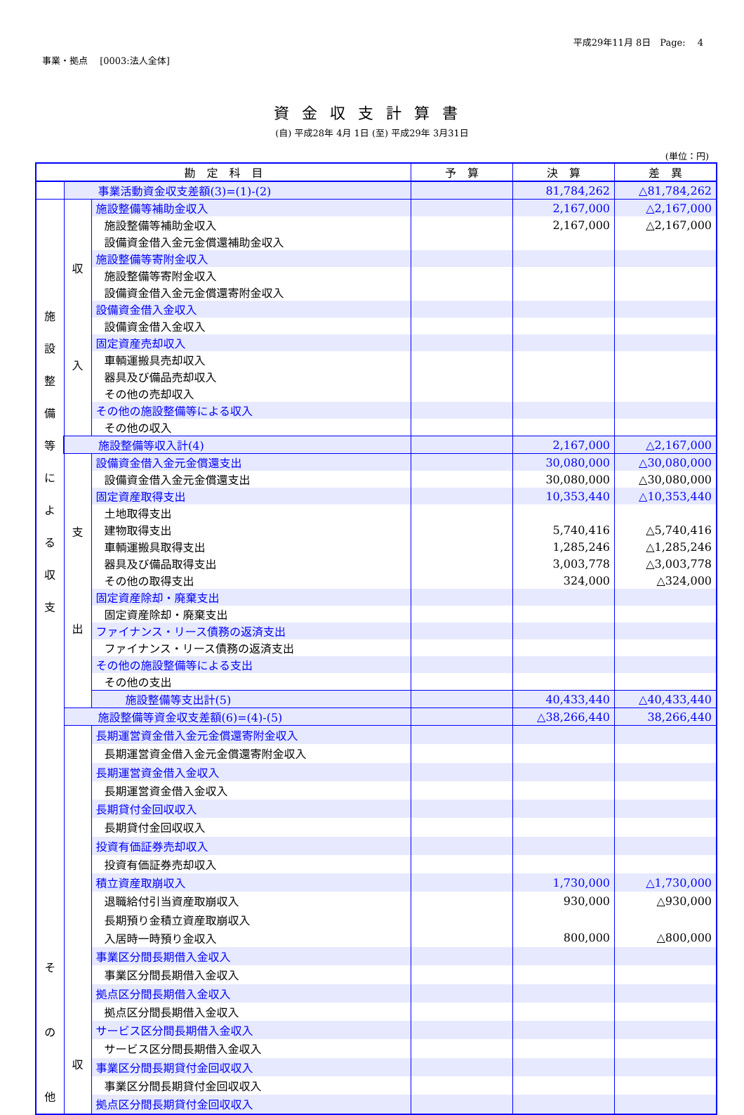事業・拠点　 [0003:法人全体]
平成29年11月 8日　Page:　 4
資金収支計算書
(自) 平成28年 4月 1日 (至) 平成29年 3月31日
(単位：円)
| 勘 定 科 目 | | | 予 算 | 決 算 | 差 異 |
| --- | --- | --- | --- | --- | --- |
| | 事業活動資金収支差額(3)=(1)-(2) | | | 81,784,262 | △81,784,262 |
| 施 設 整 備 等 に よ る 収 支 | 収 入 | 施設整備等補助金収入 | | 2,167,000 | △2,167,000 |
| | | 施設整備等補助金収入 | | 2,167,000 | △2,167,000 |
| | | 設備資金借入金元金償還補助金収入 | | | |
| | | 施設整備等寄附金収入 | | | |
| | | 施設整備等寄附金収入 | | | |
| | | 設備資金借入金元金償還寄附金収入 | | | |
| | | 設備資金借入金収入 | | | |
| | | 設備資金借入金収入 | | | |
| | | 固定資産売却収入 | | | |
| | | 車輌運搬具売却収入 | | | |
| | | 器具及び備品売却収入 | | | |
| | | その他の売却収入 | | | |
| | | その他の施設整備等による収入 | | | |
| | | その他の収入 | | | |
| | 施設整備等収入計(4) | | | 2,167,000 | △2,167,000 |
| | 支 出 | 設備資金借入金元金償還支出 | | 30,080,000 | △30,080,000 |
| | | 設備資金借入金元金償還支出 | | 30,080,000 | △30,080,000 |
| | | 固定資産取得支出 | | 10,353,440 | △10,353,440 |
| | | 土地取得支出 | | | |
| | | 建物取得支出 | | 5,740,416 | △5,740,416 |
| | | 車輌運搬具取得支出 | | 1,285,246 | △1,285,246 |
| | | 器具及び備品取得支出 | | 3,003,778 | △3,003,778 |
| | | その他の取得支出 | | 324,000 | △324,000 |
| | | 固定資産除却・廃棄支出 | | | |
| | | 固定資産除却・廃棄支出 | | | |
| | | ファイナンス・リース債務の返済支出 | | | |
| | | ファイナンス・リース債務の返済支出 | | | |
| | | その他の施設整備等による支出 | | | |
| | | その他の支出 | | | |
| | | 施設整備等支出計(5) | | 40,433,440 | △40,433,440 |
| | 施設整備等資金収支差額(6)=(4)-(5) | | | △38,266,440 | 38,266,440 |
| そ の 他 | 収 | 長期運営資金借入金元金償還寄附金収入 | | | |
| | | 長期運営資金借入金元金償還寄附金収入 | | | |
| | | 長期運営資金借入金収入 | | | |
| | | 長期運営資金借入金収入 | | | |
| | | 長期貸付金回収収入 | | | |
| | | 長期貸付金回収収入 | | | |
| | | 投資有価証券売却収入 | | | |
| | | 投資有価証券売却収入 | | | |
| | | 積立資産取崩収入 | | 1,730,000 | △1,730,000 |
| | | 退職給付引当資産取崩収入 | | 930,000 | △930,000 |
| | | 長期預り金積立資産取崩収入 | | | |
| | | 入居時一時預り金収入 | | 800,000 | △800,000 |
| | | 事業区分間長期借入金収入 | | | |
| | | 事業区分間長期借入金収入 | | | |
| | | 拠点区分間長期借入金収入 | | | |
| | | 拠点区分間長期借入金収入 | | | |
| | | サービス区分間長期借入金収入 | | | |
| | | サービス区分間長期借入金収入 | | | |
| | | 事業区分間長期貸付金回収収入 | | | |
| | | 事業区分間長期貸付金回収収入 | | | |
| | | 拠点区分間長期貸付金回収収入 | | | |